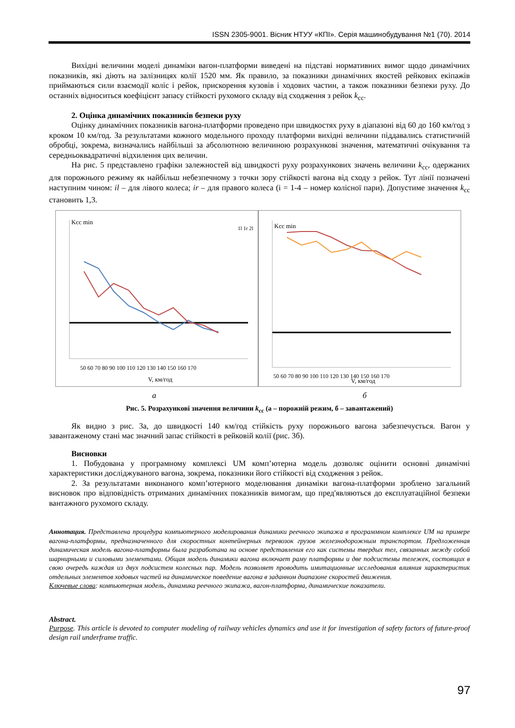ISSN 2305-9001. Вісник НТУУ «КПІ». Серія машинобудування №1 (70). 2014
Вихідні величини моделі динаміки вагон-платформи виведені на підставі нормативних вимог щодо динамічних показників, які діють на залізницях колії 1520 мм. Як правило, за показники динамічних якостей рейкових екіпажів приймаються сили взаємодії коліс і рейок, прискорення кузовів і ходових частин, а також показники безпеки руху. До останніх відноситься коефіцієнт запасу стійкості рухомого складу від сходження з рейок k<sub>сс</sub>.
2. Оцінка динамічних показників безпеки руху
Оцінку динамічних показників вагона-платформи проведено при швидкостях руху в діапазоні від 60 до 160 км/год з кроком 10 км/год. За результатами кожного модельного проходу платформи вихідні величини піддавались статистичній обробці, зокрема, визначались найбільші за абсолютною величиною розрахункові значення, математичні очікування та середньоквадратичні відхилення цих величин.
На рис. 5 представлено графіки залежностей від швидкості руху розрахункових значень величини k<sub>сс</sub>, одержаних для порожнього режиму як найбільш небезпечному з точки зору стійкості вагона від сходу з рейок. Тут лінії позначені наступним чином: il – для лівого колеса; ir – для правого колеса (i = 1-4 – номер колісної пари). Допустиме значення k<sub>сс</sub> становить 1,3.
50 60 70 80 90 100 110 120 130 140 150 160 170
V, км/год
Kcc min
1l 1r 2l
50 60 70 80 90 100 110 120 130 140 150 160 170
V, км/год
Kcc min
а б
Рис. 5. Розрахункові значення величини k<sub>сс</sub> (а – порожній режим, б – завантажений)
Як видно з рис. 3а, до швидкості 140 км/год стійкість руху порожнього вагона забезпечується. Вагон у завантаженому стані має значний запас стійкості в рейковій колії (рис. 3б).
Висновки
1. Побудована у програмному комплексі UM комп’ютерна модель дозволяє оцінити основні динамічні характеристики досліджуваного вагона, зокрема, показники його стійкості від сходження з рейок.
2. За результатами виконаного комп’ютерного моделювання динаміки вагона-платформи зроблено загальний висновок про відповідність отриманих динамічних показників вимогам, що пред'являються до експлуатаційної безпеки вантажного рухомого складу.
Аннотация. Представлена процедура компьютерного моделирования динамики реечного экипажа в программном комплексе UM на примере вагона-платформы, предназначенного для скоростных контейнерных перевозок грузов железнодорожным транспортом. Предложенная динамическая модель вагона-платформы была разработана на основе представления его как системы твердых тел, связанных между собой шарнирными и силовыми элементами. Общая модель динамики вагона включает раму платформы и две подсистемы тележек, состоящих в свою очередь каждая из двух подсистем колесных пар. Модель позволяет проводить имитационные исследования влияния характеристик отдельных элементов ходовых частей на динамическое поведение вагона в заданном диапазоне скоростей движения.
Ключевые слова: компьютерная модель, динамика реечного экипажа, вагон-платформа, динамические показатели.
Abstract.
Purpose. This article is devoted to computer modeling of railway vehicles dynamics and use it for investigation of safety factors of future-proof design rail underframe traffic.
97